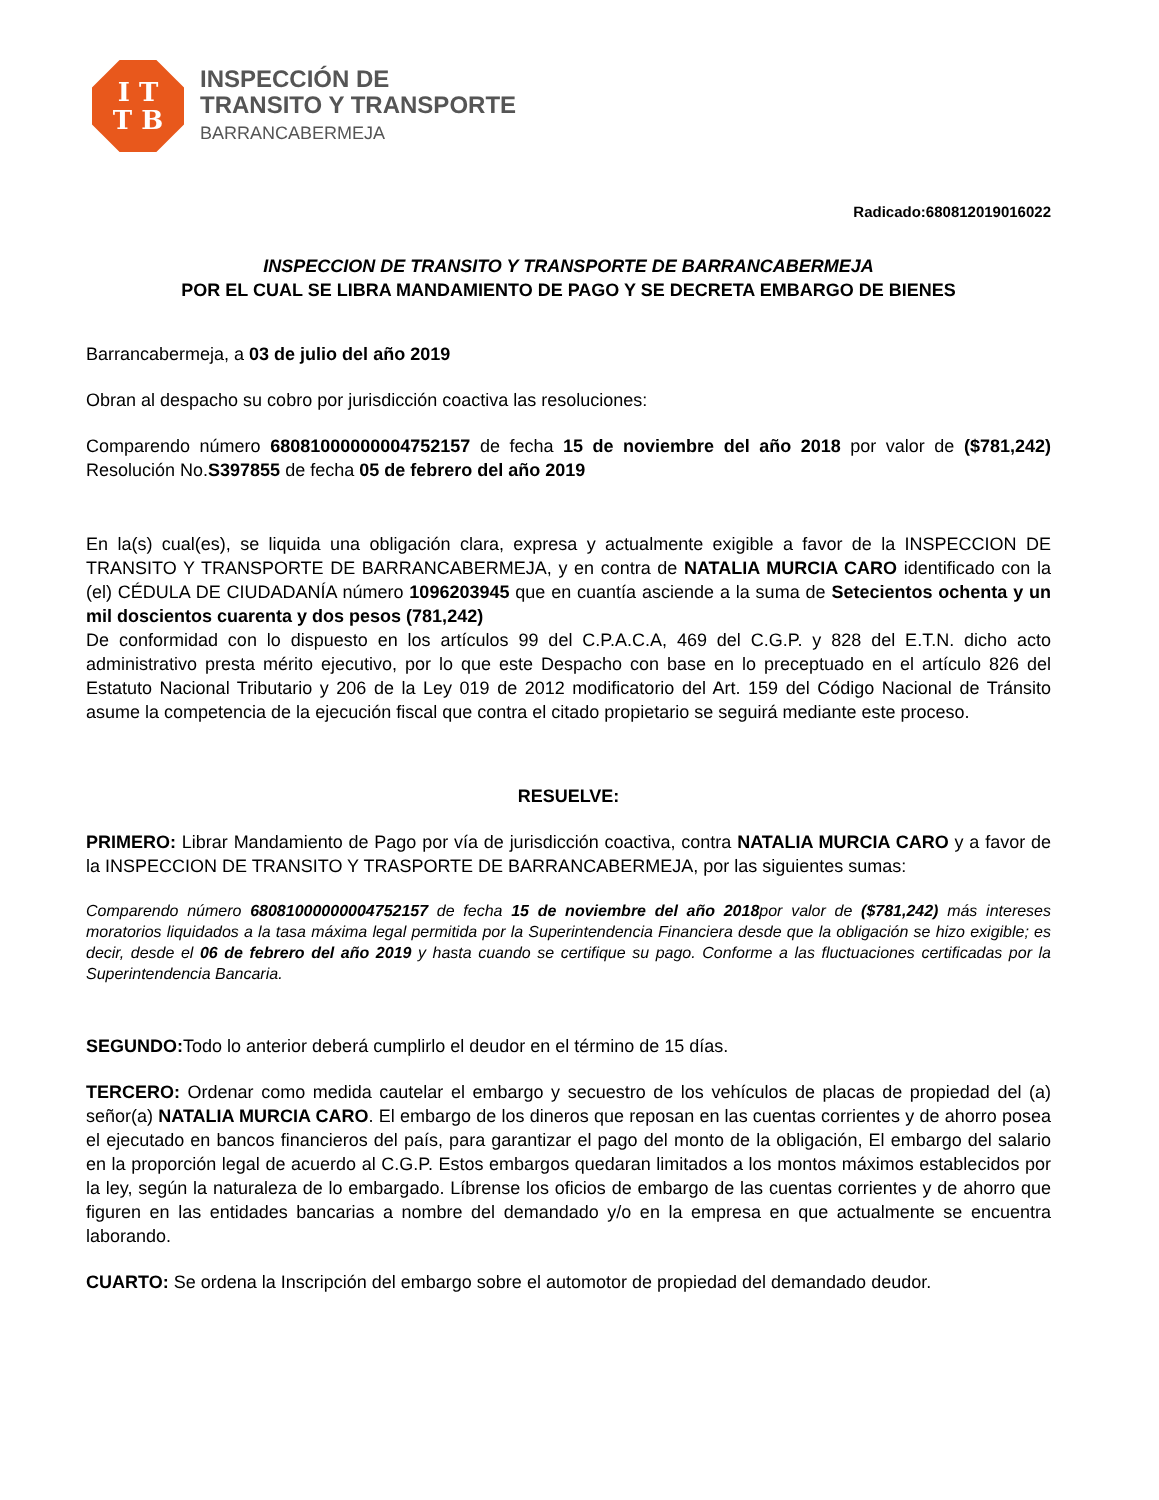I T
T B
INSPECCIÓN DE
TRANSITO Y TRANSPORTE
BARRANCABERMEJA
Radicado:680812019016022
INSPECCION DE TRANSITO Y TRANSPORTE DE BARRANCABERMEJA
POR EL CUAL SE LIBRA MANDAMIENTO DE PAGO Y SE DECRETA EMBARGO DE BIENES
Barrancabermeja, a 03 de julio del año 2019
Obran al despacho su cobro por jurisdicción coactiva las resoluciones:
Comparendo número 68081000000004752157 de fecha 15 de noviembre del año 2018 por valor de ($781,242) Resolución No.S397855 de fecha 05 de febrero del año 2019
En la(s) cual(es), se liquida una obligación clara, expresa y actualmente exigible a favor de la INSPECCION DE TRANSITO Y TRANSPORTE DE BARRANCABERMEJA, y en contra de NATALIA MURCIA CARO identificado con la (el) CÉDULA DE CIUDADANÍA número 1096203945 que en cuantía asciende a la suma de Setecientos ochenta y un mil doscientos cuarenta y dos pesos (781,242)
De conformidad con lo dispuesto en los artículos 99 del C.P.A.C.A, 469 del C.G.P. y 828 del E.T.N. dicho acto administrativo presta mérito ejecutivo, por lo que este Despacho con base en lo preceptuado en el artículo 826 del Estatuto Nacional Tributario y 206 de la Ley 019 de 2012 modificatorio del Art. 159 del Código Nacional de Tránsito asume la competencia de la ejecución fiscal que contra el citado propietario se seguirá mediante este proceso.
RESUELVE:
PRIMERO: Librar Mandamiento de Pago por vía de jurisdicción coactiva, contra NATALIA MURCIA CARO y a favor de la INSPECCION DE TRANSITO Y TRASPORTE DE BARRANCABERMEJA, por las siguientes sumas:
Comparendo número 68081000000004752157 de fecha 15 de noviembre del año 2018por valor de ($781,242) más intereses moratorios liquidados a la tasa máxima legal permitida por la Superintendencia Financiera desde que la obligación se hizo exigible; es decir, desde el 06 de febrero del año 2019 y hasta cuando se certifique su pago. Conforme a las fluctuaciones certificadas por la Superintendencia Bancaria.
SEGUNDO: Todo lo anterior deberá cumplirlo el deudor en el término de 15 días.
TERCERO: Ordenar como medida cautelar el embargo y secuestro de los vehículos de placas de propiedad del (a) señor(a) NATALIA MURCIA CARO. El embargo de los dineros que reposan en las cuentas corrientes y de ahorro posea el ejecutado en bancos financieros del país, para garantizar el pago del monto de la obligación, El embargo del salario en la proporción legal de acuerdo al C.G.P. Estos embargos quedaran limitados a los montos máximos establecidos por la ley, según la naturaleza de lo embargado. Líbrense los oficios de embargo de las cuentas corrientes y de ahorro que figuren en las entidades bancarias a nombre del demandado y/o en la empresa en que actualmente se encuentra laborando.
CUARTO: Se ordena la Inscripción del embargo sobre el automotor de propiedad del demandado deudor.